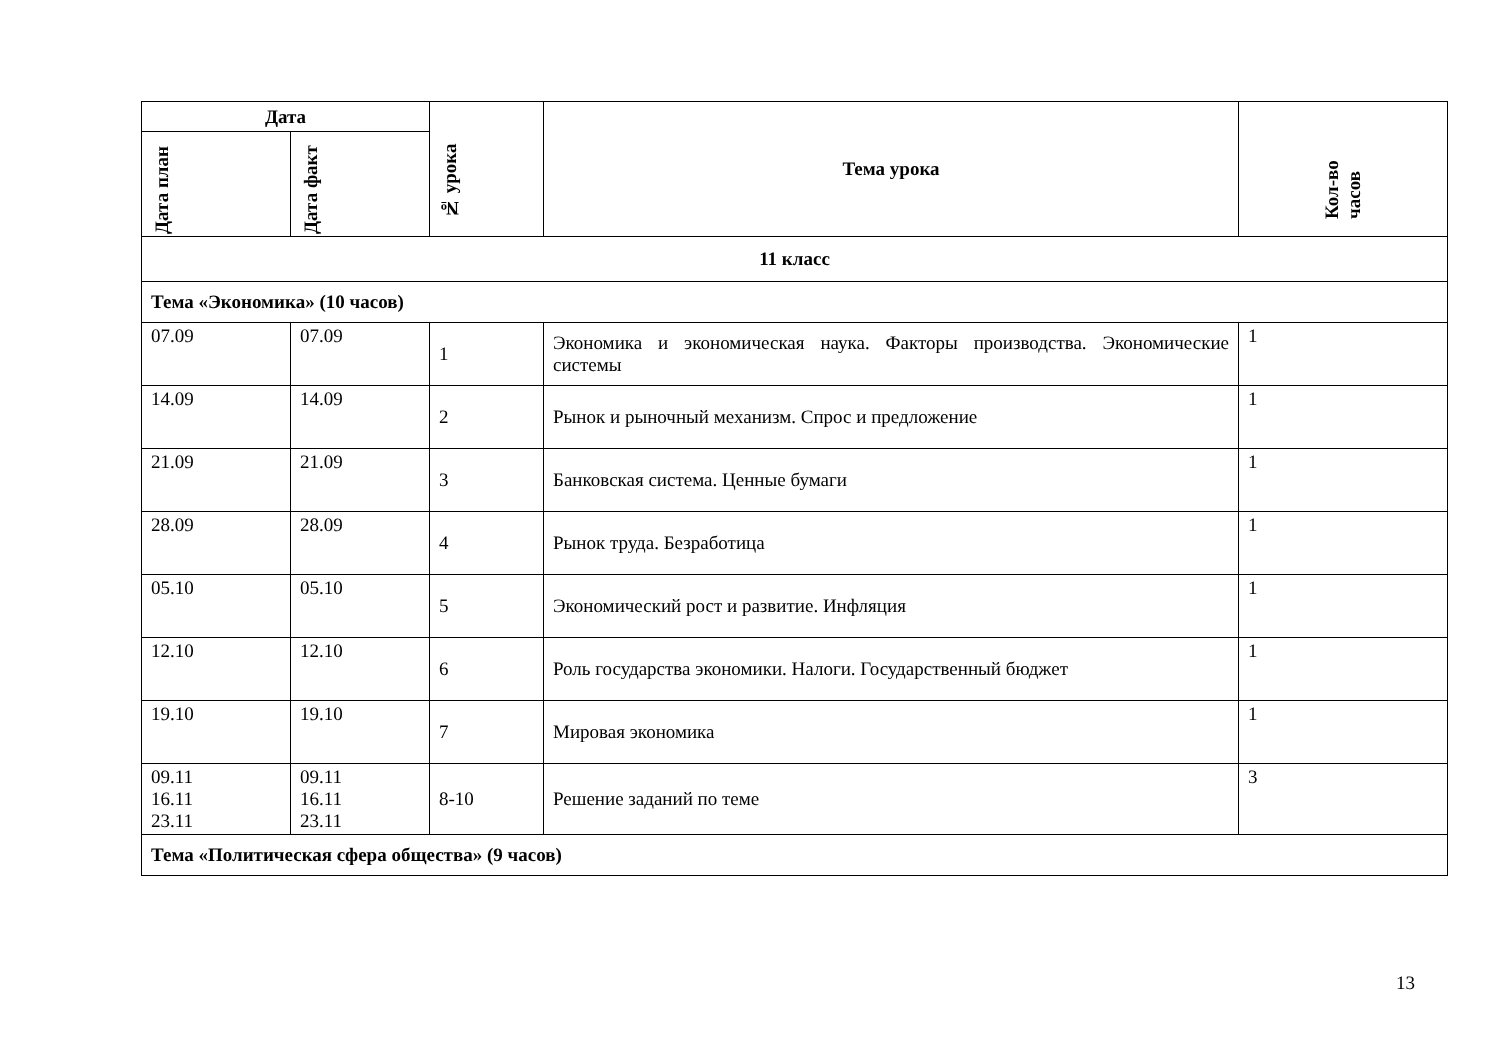| Дата | | № урока | Тема урока | Кол-во часов |
| --- | --- | --- | --- | --- |
| Дата план | Дата факт | | | |
| 11 класс | | | | |
| Тема «Экономика» (10 часов) | | | | |
| 07.09 | 07.09 | 1 | Экономика и экономическая наука. Факторы производства. Экономические системы | 1 |
| 14.09 | 14.09 | 2 | Рынок и рыночный механизм. Спрос и предложение | 1 |
| 21.09 | 21.09 | 3 | Банковская система. Ценные бумаги | 1 |
| 28.09 | 28.09 | 4 | Рынок труда. Безработица | 1 |
| 05.10 | 05.10 | 5 | Экономический рост и развитие. Инфляция | 1 |
| 12.10 | 12.10 | 6 | Роль государства экономики. Налоги. Государственный бюджет | 1 |
| 19.10 | 19.10 | 7 | Мировая экономика | 1 |
| 09.11 16.11 23.11 | 09.11 16.11 23.11 | 8-10 | Решение заданий по теме | 3 |
| Тема «Политическая сфера общества» (9 часов) | | | | |
13